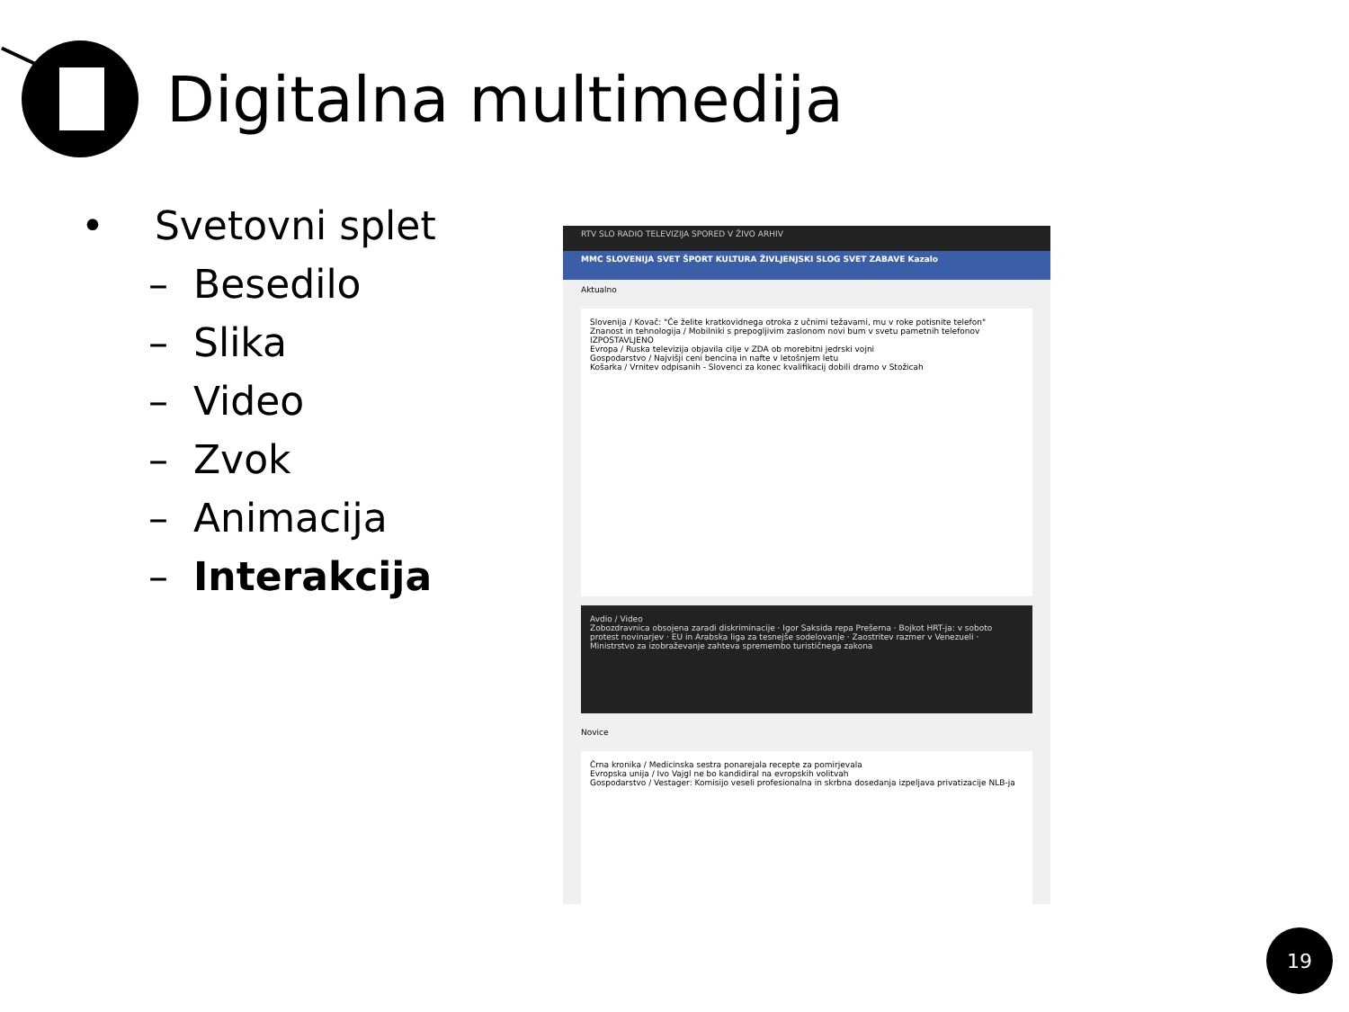Digitalna multimedija
• Svetovni splet
– Besedilo
– Slika
– Video
– Zvok
– Animacija
– Interakcija
RTV SLO RADIO TELEVIZIJA SPORED V ŽIVO ARHIV
MMC SLOVENIJA SVET ŠPORT KULTURA ŽIVLJENJSKI SLOG SVET ZABAVE Kazalo
Aktualno
Slovenija / Kovač: "Če želite kratkovidnega otroka z učnimi težavami, mu v roke potisnite telefon"
Znanost in tehnologija / Mobilniki s prepogljivim zaslonom novi bum v svetu pametnih telefonov
IZPOSTAVLJENO
Evropa / Ruska televizija objavila cilje v ZDA ob morebitni jedrski vojni
Gospodarstvo / Najvišji ceni bencina in nafte v letošnjem letu
Košarka / Vrnitev odpisanih - Slovenci za konec kvalifikacij dobili dramo v Stožicah
Avdio / Video
Zobozdravnica obsojena zaradi diskriminacije · Igor Saksida repa Prešerna · Bojkot HRT-ja: v soboto protest novinarjev · EU in Arabska liga za tesnejše sodelovanje · Zaostritev razmer v Venezueli · Ministrstvo za izobraževanje zahteva spremembo turističnega zakona
Novice
Črna kronika / Medicinska sestra ponarejala recepte za pomirjevala
Evropska unija / Ivo Vajgl ne bo kandidiral na evropskih volitvah
Gospodarstvo / Vestager: Komisijo veseli profesionalna in skrbna dosedanja izpeljava privatizacije NLB-ja
19